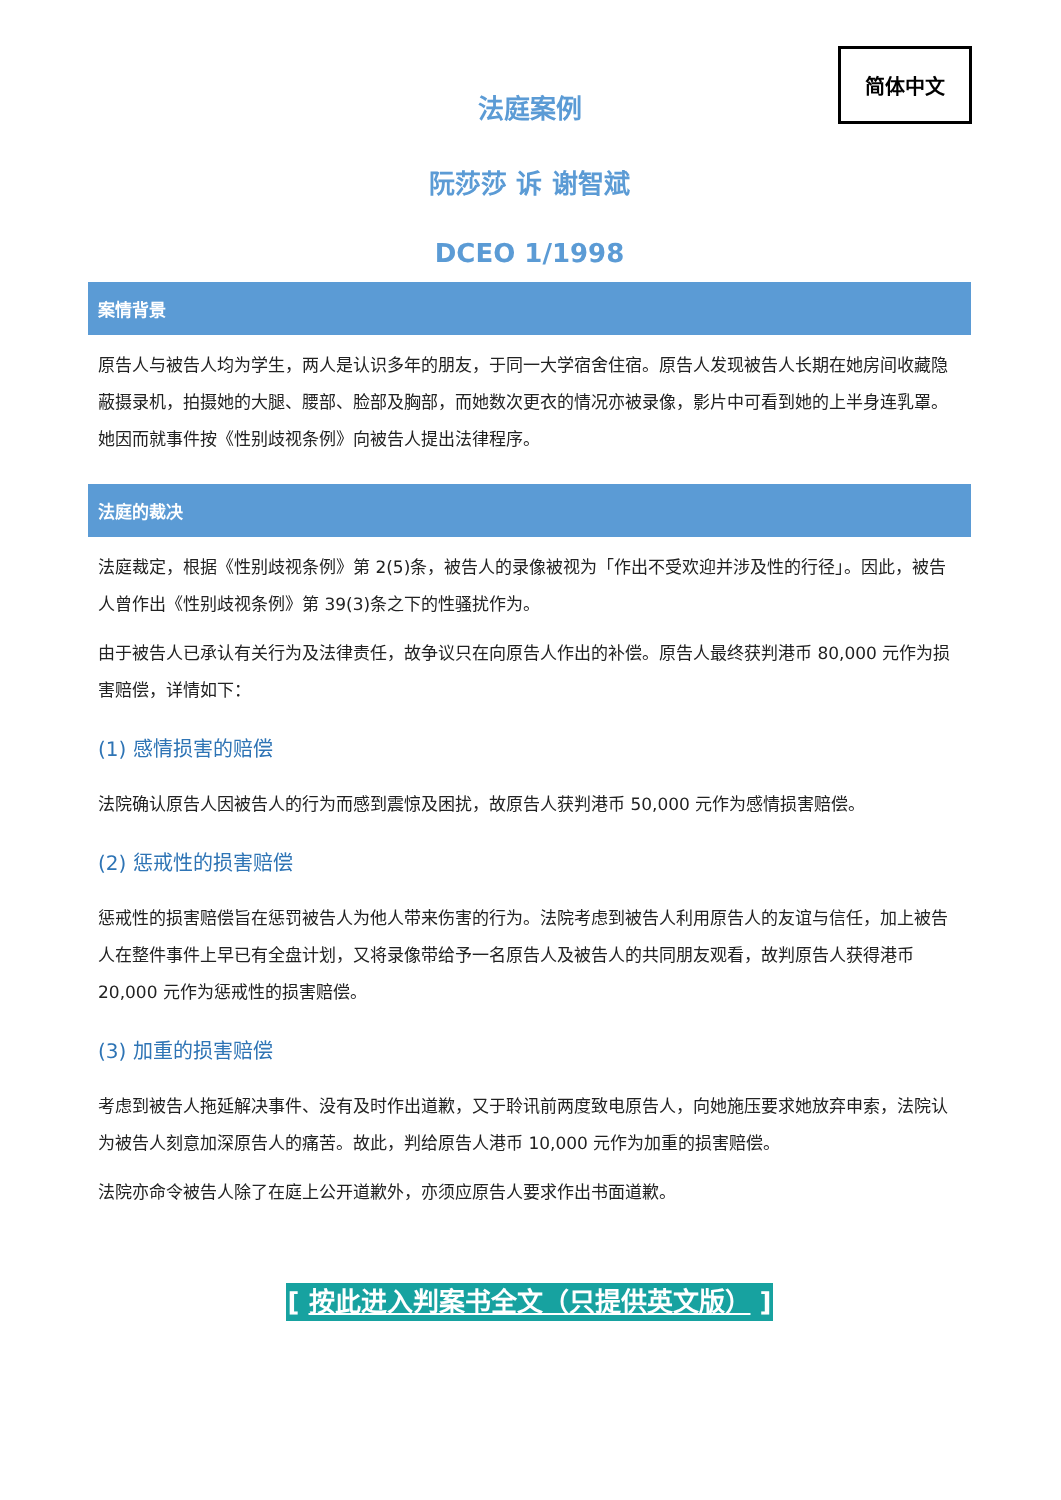简体中文
法庭案例
阮莎莎 诉 谢智斌
DCEO 1/1998
案情背景
原告人与被告人均为学生，两人是认识多年的朋友，于同一大学宿舍住宿。原告人发现被告人长期在她房间收藏隐蔽摄录机，拍摄她的大腿、腰部、脸部及胸部，而她数次更衣的情况亦被录像，影片中可看到她的上半身连乳罩。她因而就事件按《性别歧视条例》向被告人提出法律程序。
法庭的裁决
法庭裁定，根据《性别歧视条例》第 2(5)条，被告人的录像被视为「作出不受欢迎并涉及性的行径」。因此，被告人曾作出《性别歧视条例》第 39(3)条之下的性骚扰作为。
由于被告人已承认有关行为及法律责任，故争议只在向原告人作出的补偿。原告人最终获判港币 80,000 元作为损害赔偿，详情如下：
(1) 感情损害的赔偿
法院确认原告人因被告人的行为而感到震惊及困扰，故原告人获判港币 50,000 元作为感情损害赔偿。
(2) 惩戒性的损害赔偿
惩戒性的损害赔偿旨在惩罚被告人为他人带来伤害的行为。法院考虑到被告人利用原告人的友谊与信任，加上被告人在整件事件上早已有全盘计划，又将录像带给予一名原告人及被告人的共同朋友观看，故判原告人获得港币 20,000 元作为惩戒性的损害赔偿。
(3) 加重的损害赔偿
考虑到被告人拖延解决事件、没有及时作出道歉，又于聆讯前两度致电原告人，向她施压要求她放弃申索，法院认为被告人刻意加深原告人的痛苦。故此，判给原告人港币 10,000 元作为加重的损害赔偿。
法院亦命令被告人除了在庭上公开道歉外，亦须应原告人要求作出书面道歉。
[ 按此进入判案书全文（只提供英文版） ]